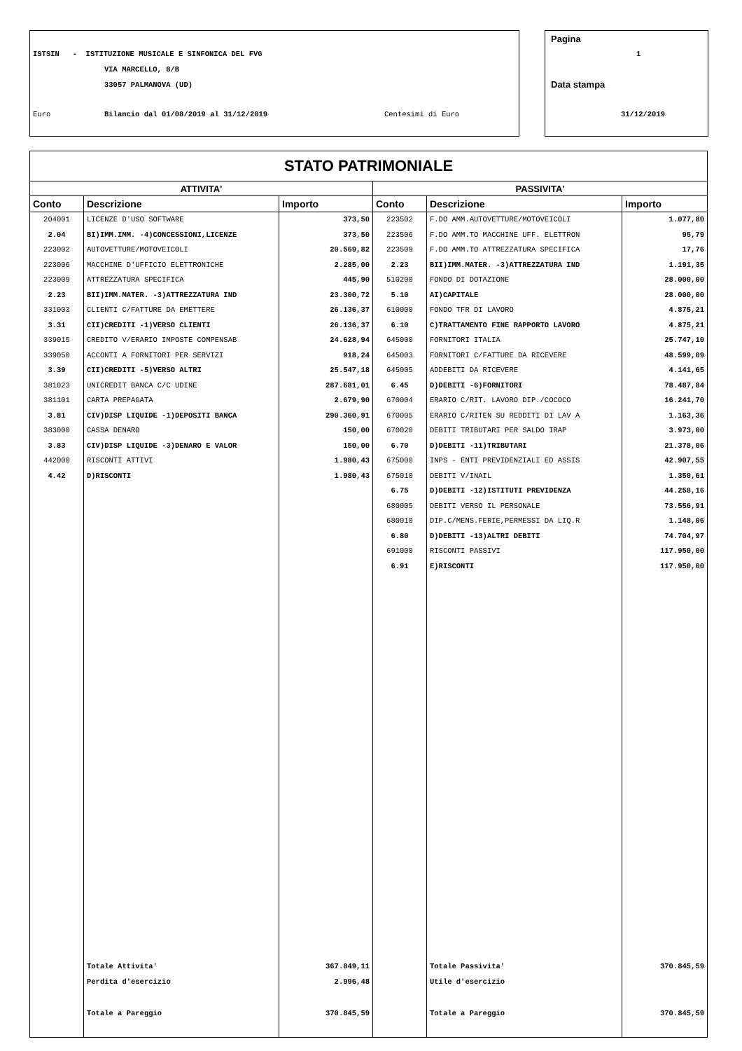ISTSIN - ISTITUZIONE MUSICALE E SINFONICA DEL FVG
VIA MARCELLO, 8/B
33057 PALMANOVA (UD)
Euro Bilancio dal 01/08/2019 al 31/12/2019 Centesimi di Euro
Pagina
1
Data stampa
31/12/2019
| STATO PATRIMONIALE | | | | | |
| --- | --- | --- | --- | --- | --- |
| ATTIVITA' | | | PASSIVITA' | | |
| Conto | Descrizione | Importo | Conto | Descrizione | Importo |
| 204001 | LICENZE D'USO SOFTWARE | 373,50 | 223502 | F.DO AMM.AUTOVETTURE/MOTOVEICOLI | 1.077,80 |
| 2.04 | BI)IMM.IMM. -4)CONCESSIONI,LICENZE | 373,50 | 223506 | F.DO AMM.TO MACCHINE UFF. ELETTRON | 95,79 |
| 223002 | AUTOVETTURE/MOTOVEICOLI | 20.569,82 | 223509 | F.DO AMM.TO ATTREZZATURA SPECIFICA | 17,76 |
| 223006 | MACCHINE D'UFFICIO ELETTRONICHE | 2.285,00 | 2.23 | BII)IMM.MATER. -3)ATTREZZATURA IND | 1.191,35 |
| 223009 | ATTREZZATURA SPECIFICA | 445,90 | 510200 | FONDO DI DOTAZIONE | 28.000,00 |
| 2.23 | BII)IMM.MATER. -3)ATTREZZATURA IND | 23.300,72 | 5.10 | AI)CAPITALE | 28.000,00 |
| 331003 | CLIENTI C/FATTURE DA EMETTERE | 26.136,37 | 610000 | FONDO TFR DI LAVORO | 4.875,21 |
| 3.31 | CII)CREDITI -1)VERSO CLIENTI | 26.136,37 | 6.10 | C)TRATTAMENTO FINE RAPPORTO LAVORO | 4.875,21 |
| 339015 | CREDITO V/ERARIO IMPOSTE COMPENSAB | 24.628,94 | 645000 | FORNITORI ITALIA | 25.747,10 |
| 339050 | ACCONTI A FORNITORI PER SERVIZI | 918,24 | 645003 | FORNITORI C/FATTURE DA RICEVERE | 48.599,09 |
| 3.39 | CII)CREDITI -5)VERSO ALTRI | 25.547,18 | 645005 | ADDEBITI DA RICEVERE | 4.141,65 |
| 381023 | UNICREDIT BANCA C/C UDINE | 287.681,01 | 6.45 | D)DEBITI -6)FORNITORI | 78.487,84 |
| 381101 | CARTA PREPAGATA | 2.679,90 | 670004 | ERARIO C/RIT. LAVORO DIP./COCOCO | 16.241,70 |
| 3.81 | CIV)DISP LIQUIDE -1)DEPOSITI BANCA | 290.360,91 | 670005 | ERARIO C/RITEN SU REDDITI DI LAV A | 1.163,36 |
| 383000 | CASSA DENARO | 150,00 | 670020 | DEBITI TRIBUTARI PER SALDO IRAP | 3.973,00 |
| 3.83 | CIV)DISP LIQUIDE -3)DENARO E VALOR | 150,00 | 6.70 | D)DEBITI -11)TRIBUTARI | 21.378,06 |
| 442000 | RISCONTI ATTIVI | 1.980,43 | 675000 | INPS - ENTI PREVIDENZIALI ED ASSIS | 42.907,55 |
| 4.42 | D)RISCONTI | 1.980,43 | 675010 | DEBITI V/INAIL | 1.350,61 |
| | | | 6.75 | D)DEBITI -12)ISTITUTI PREVIDENZA | 44.258,16 |
| | | | 680005 | DEBITI VERSO IL PERSONALE | 73.556,91 |
| | | | 680010 | DIP.C/MENS.FERIE,PERMESSI DA LIQ.R | 1.148,06 |
| | | | 6.80 | D)DEBITI -13)ALTRI DEBITI | 74.704,97 |
| | | | 691000 | RISCONTI PASSIVI | 117.950,00 |
| | | | 6.91 | E)RISCONTI | 117.950,00 |
| | Totale Attivita' | 367.849,11 | | Totale Passivita' | 370.845,59 |
| | Perdita d'esercizio | 2.996,48 | | Utile d'esercizio | |
| | Totale a Pareggio | 370.845,59 | | Totale a Pareggio | 370.845,59 |